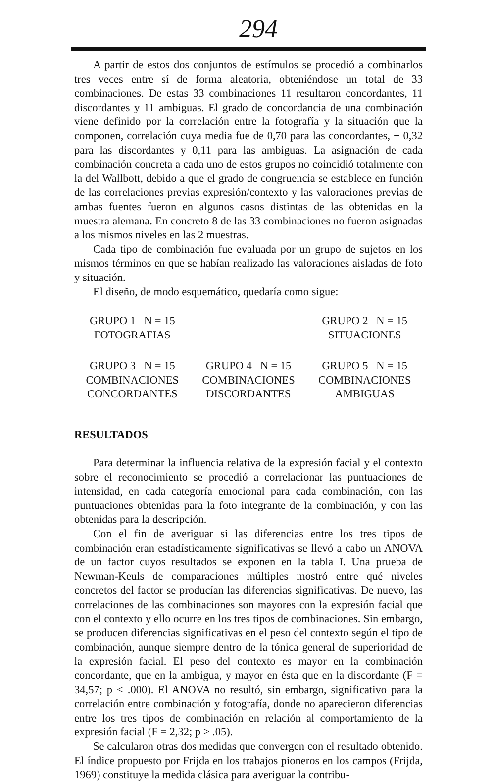294
A partir de estos dos conjuntos de estímulos se procedió a combinarlos tres veces entre sí de forma aleatoria, obteniéndose un total de 33 combinaciones. De estas 33 combinaciones 11 resultaron concordantes, 11 discordantes y 11 ambiguas. El grado de concordancia de una combinación viene definido por la correlación entre la fotografía y la situación que la componen, correlación cuya media fue de 0,70 para las concordantes, − 0,32 para las discordantes y 0,11 para las ambiguas. La asignación de cada combinación concreta a cada uno de estos grupos no coincidió totalmente con la del Wallbott, debido a que el grado de congruencia se establece en función de las correlaciones previas expresión/contexto y las valoraciones previas de ambas fuentes fueron en algunos casos distintas de las obtenidas en la muestra alemana. En concreto 8 de las 33 combinaciones no fueron asignadas a los mismos niveles en las 2 muestras.
Cada tipo de combinación fue evaluada por un grupo de sujetos en los mismos términos en que se habían realizado las valoraciones aisladas de foto y situación.
El diseño, de modo esquemático, quedaría como sigue:
GRUPO 1 N = 15
FOTOGRAFIAS
GRUPO 2 N = 15
SITUACIONES
GRUPO 3 N = 15
COMBINACIONES
CONCORDANTES
GRUPO 4 N = 15
COMBINACIONES
DISCORDANTES
GRUPO 5 N = 15
COMBINACIONES
AMBIGUAS
RESULTADOS
Para determinar la influencia relativa de la expresión facial y el contexto sobre el reconocimiento se procedió a correlacionar las puntuaciones de intensidad, en cada categoría emocional para cada combinación, con las puntuaciones obtenidas para la foto integrante de la combinación, y con las obtenidas para la descripción.
Con el fin de averiguar si las diferencias entre los tres tipos de combinación eran estadísticamente significativas se llevó a cabo un ANOVA de un factor cuyos resultados se exponen en la tabla I. Una prueba de Newman-Keuls de comparaciones múltiples mostró entre qué niveles concretos del factor se producían las diferencias significativas. De nuevo, las correlaciones de las combinaciones son mayores con la expresión facial que con el contexto y ello ocurre en los tres tipos de combinaciones. Sin embargo, se producen diferencias significativas en el peso del contexto según el tipo de combinación, aunque siempre dentro de la tónica general de superioridad de la expresión facial. El peso del contexto es mayor en la combinación concordante, que en la ambigua, y mayor en ésta que en la discordante (F = 34,57; p < .000). El ANOVA no resultó, sin embargo, significativo para la correlación entre combinación y fotografía, donde no aparecieron diferencias entre los tres tipos de combinación en relación al comportamiento de la expresión facial (F = 2,32; p > .05).
Se calcularon otras dos medidas que convergen con el resultado obtenido. El índice propuesto por Frijda en los trabajos pioneros en los campos (Frijda, 1969) constituye la medida clásica para averiguar la contribu-